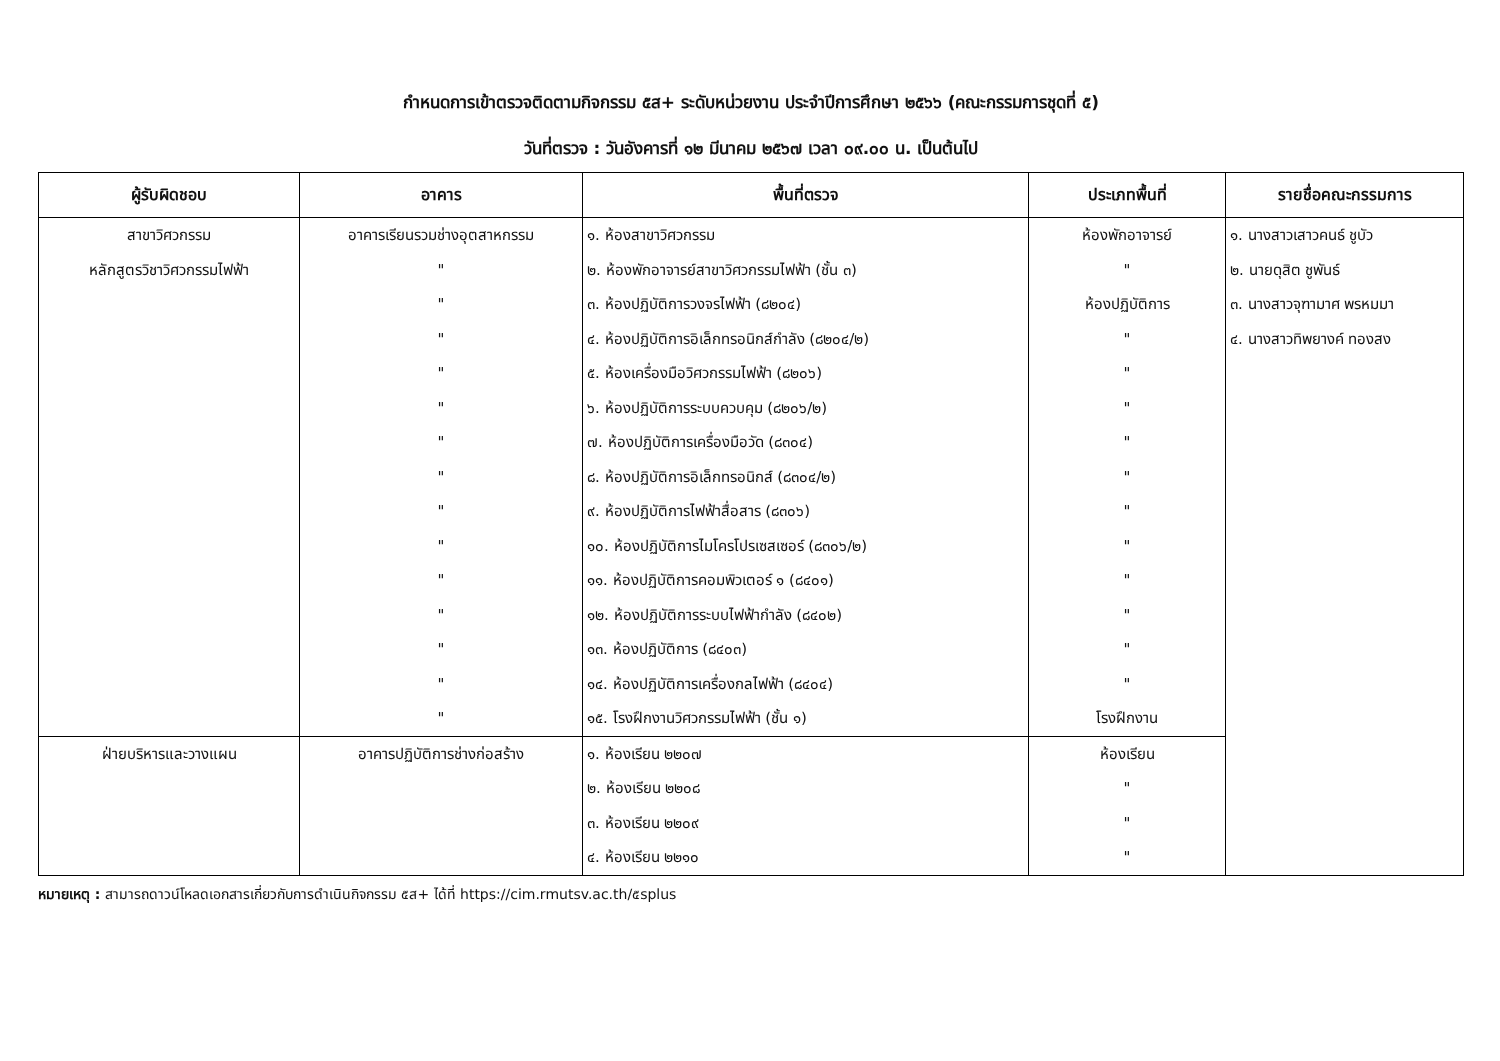กำหนดการเข้าตรวจติดตามกิจกรรม ๕ส+ ระดับหน่วยงาน ประจำปีการศึกษา ๒๕๖๖ (คณะกรรมการชุดที่ ๕)
วันที่ตรวจ : วันอังคารที่ ๑๒ มีนาคม ๒๕๖๗ เวลา ๐๙.๐๐ น. เป็นต้นไป
| ผู้รับผิดชอบ | อาคาร | พื้นที่ตรวจ | ประเภทพื้นที่ | รายชื่อคณะกรรมการ |
| --- | --- | --- | --- | --- |
| สาขาวิศวกรรม | อาคารเรียนรวมช่างอุตสาหกรรม | ๑. ห้องสาขาวิศวกรรม | ห้องพักอาจารย์ | ๑. นางสาวเสาวคนธ์ ชูบัว |
| หลักสูตรวิชาวิศวกรรมไฟฟ้า | " | ๒. ห้องพักอาจารย์สาขาวิศวกรรมไฟฟ้า (ชั้น ๓) | " | ๒. นายดุสิต ชูพันธ์ |
| | " | ๓. ห้องปฏิบัติการวงจรไฟฟ้า (๘๒๐๔) | ห้องปฏิบัติการ | ๓. นางสาวจุฑามาศ พรหมมา |
| | " | ๔. ห้องปฏิบัติการอิเล็กทรอนิกส์กำลัง (๘๒๐๔/๒) | " | ๔. นางสาวทิพยางค์ ทองสง |
| | " | ๕. ห้องเครื่องมือวิศวกรรมไฟฟ้า (๘๒๐๖) | " | |
| | " | ๖. ห้องปฏิบัติการระบบควบคุม (๘๒๐๖/๒) | " | |
| | " | ๗. ห้องปฏิบัติการเครื่องมือวัด (๘๓๐๔) | " | |
| | " | ๘. ห้องปฏิบัติการอิเล็กทรอนิกส์ (๘๓๐๔/๒) | " | |
| | " | ๙. ห้องปฏิบัติการไฟฟ้าสื่อสาร (๘๓๐๖) | " | |
| | " | ๑๐. ห้องปฏิบัติการไมโครโปรเซสเซอร์ (๘๓๐๖/๒) | " | |
| | " | ๑๑. ห้องปฏิบัติการคอมพิวเตอร์ ๑ (๘๔๐๑) | " | |
| | " | ๑๒. ห้องปฏิบัติการระบบไฟฟ้ากำลัง (๘๔๐๒) | " | |
| | " | ๑๓. ห้องปฏิบัติการ (๘๔๐๓) | " | |
| | " | ๑๔. ห้องปฏิบัติการเครื่องกลไฟฟ้า (๘๔๐๔) | " | |
| | " | ๑๕. โรงฝึกงานวิศวกรรมไฟฟ้า (ชั้น ๑) | โรงฝึกงาน | |
| ฝ่ายบริหารและวางแผน | อาคารปฏิบัติการช่างก่อสร้าง | ๑. ห้องเรียน ๒๒๐๗ | ห้องเรียน | |
| | | ๒. ห้องเรียน ๒๒๐๘ | " | |
| | | ๓. ห้องเรียน ๒๒๐๙ | " | |
| | | ๔. ห้องเรียน ๒๒๑๐ | " | |
หมายเหตุ : สามารถดาวน์โหลดเอกสารเกี่ยวกับการดำเนินกิจกรรม ๕ส+ ได้ที่ https://cim.rmutsv.ac.th/๕splus